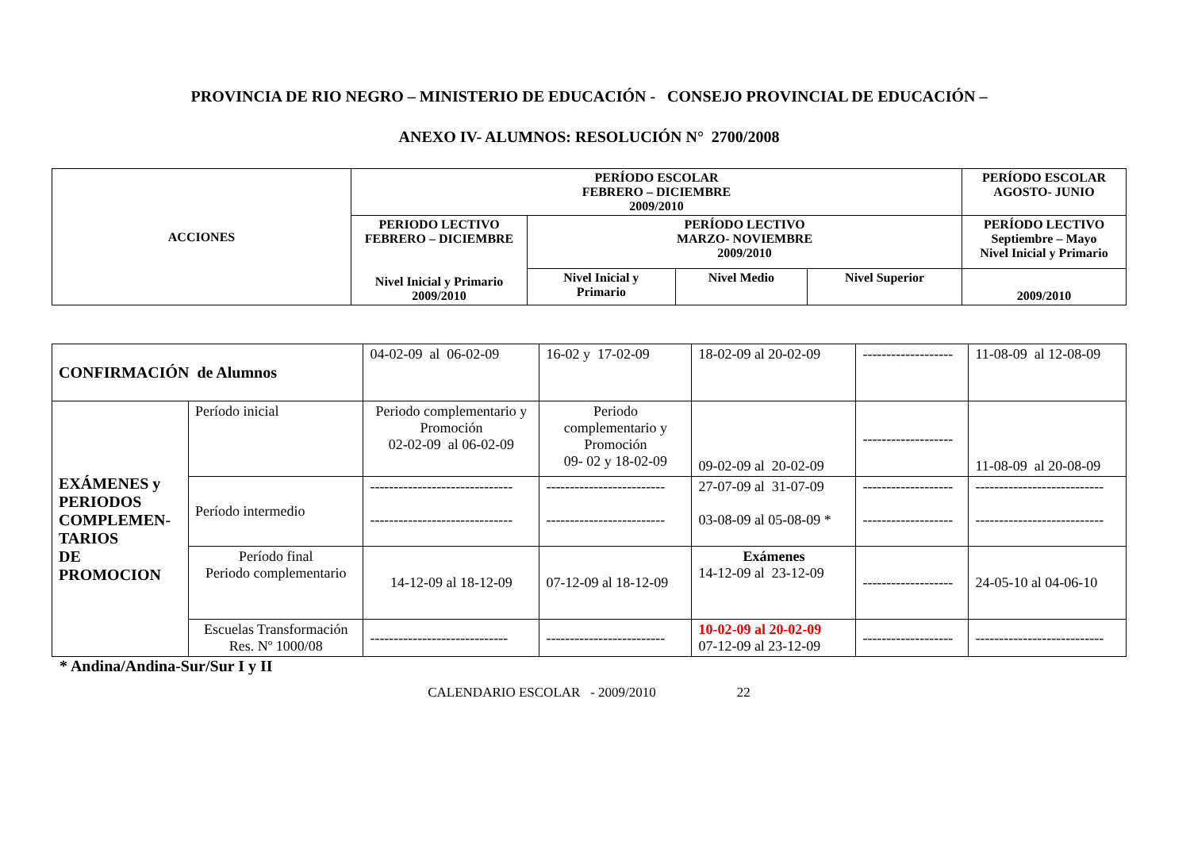PROVINCIA DE RIO NEGRO – MINISTERIO DE EDUCACIÓN - CONSEJO PROVINCIAL DE EDUCACIÓN –
ANEXO IV- ALUMNOS: RESOLUCIÓN N° 2700/2008
| ACCIONES | PERÍODO ESCOLAR FEBRERO – DICIEMBRE 2009/2010 | | | | PERÍODO ESCOLAR AGOSTO- JUNIO |
| --- | --- | --- | --- | --- | --- |
| | PERIODO LECTIVO FEBRERO – DICIEMBRE Nivel Inicial y Primario 2009/2010 | PERÍODO LECTIVO MARZO- NOVIEMBRE 2009/2010 | | | PERÍODO LECTIVO Septiembre – Mayo Nivel Inicial y Primario |
| | | Nivel Inicial y Primario | Nivel Medio | Nivel Superior | 2009/2010 |
| CONFIRMACIÓN de Alumnos | | 04-02-09 al 06-02-09 | 16-02 y 17-02-09 | 18-02-09 al 20-02-09 | ------------------- | 11-08-09 al 12-08-09 |
| EXÁMENES y PERIODOS COMPLEMEN-TARIOS DE PROMOCION | Período inicial | Periodo complementario y Promoción 02-02-09 al 06-02-09 | Periodo complementario y Promoción 09- 02 y 18-02-09 | 09-02-09 al 20-02-09 | ------------------- | 11-08-09 al 20-08-09 |
| | Período intermedio | ------------------------------ ------------------------------ | ------------------------- ------------------------- | 27-07-09 al 31-07-09 03-08-09 al 05-08-09 * | ------------------- ------------------- | --------------------------- --------------------------- |
| | Período final Periodo complementario | 14-12-09 al 18-12-09 | 07-12-09 al 18-12-09 | Exámenes 14-12-09 al 23-12-09 | ------------------- | 24-05-10 al 04-06-10 |
| | Escuelas Transformación Res. Nº 1000/08 | ----------------------------- | ------------------------- | 10-02-09 al 20-02-09 07-12-09 al 23-12-09 | ------------------- | --------------------------- |
* Andina/Andina-Sur/Sur I y II
CALENDARIO ESCOLAR - 2009/2010 22